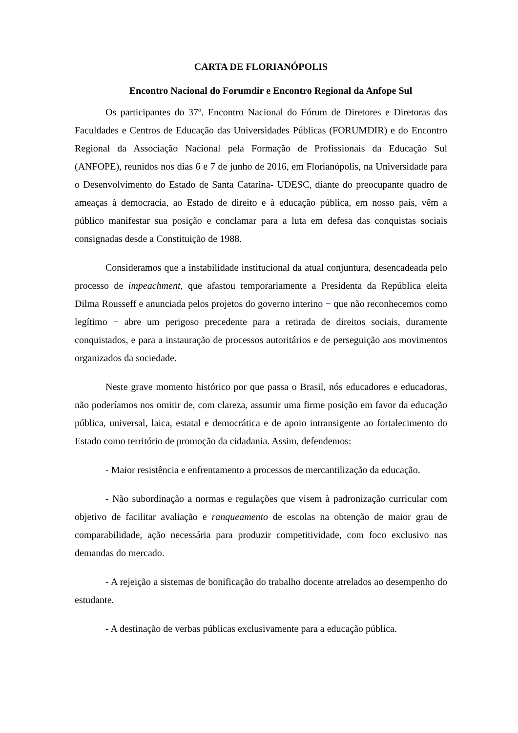CARTA DE FLORIANÓPOLIS
Encontro Nacional do Forumdir e Encontro Regional da Anfope Sul
Os participantes do 37º. Encontro Nacional do Fórum de Diretores e Diretoras das Faculdades e Centros de Educação das Universidades Públicas (FORUMDIR) e do Encontro Regional da Associação Nacional pela Formação de Profissionais da Educação Sul (ANFOPE), reunidos nos dias 6 e 7 de junho de 2016, em Florianópolis, na Universidade para o Desenvolvimento do Estado de Santa Catarina- UDESC, diante do preocupante quadro de ameaças à democracia, ao Estado de direito e à educação pública, em nosso país, vêm a público manifestar sua posição e conclamar para a luta em defesa das conquistas sociais consignadas desde a Constituição de 1988.
Consideramos que a instabilidade institucional da atual conjuntura, desencadeada pelo processo de impeachment, que afastou temporariamente a Presidenta da República eleita Dilma Rousseff e anunciada pelos projetos do governo interino − que não reconhecemos como legítimo − abre um perigoso precedente para a retirada de direitos sociais, duramente conquistados, e para a instauração de processos autoritários e de perseguição aos movimentos organizados da sociedade.
Neste grave momento histórico por que passa o Brasil, nós educadores e educadoras, não poderíamos nos omitir de, com clareza, assumir uma firme posição em favor da educação pública, universal, laica, estatal e democrática e de apoio intransigente ao fortalecimento do Estado como território de promoção da cidadania. Assim, defendemos:
- Maior resistência e enfrentamento a processos de mercantilização da educação.
- Não subordinação a normas e regulações que visem à padronização curricular com objetivo de facilitar avaliação e ranqueamento de escolas na obtenção de maior grau de comparabilidade, ação necessária para produzir competitividade, com foco exclusivo nas demandas do mercado.
- A rejeição a sistemas de bonificação do trabalho docente atrelados ao desempenho do estudante.
- A destinação de verbas públicas exclusivamente para a educação pública.